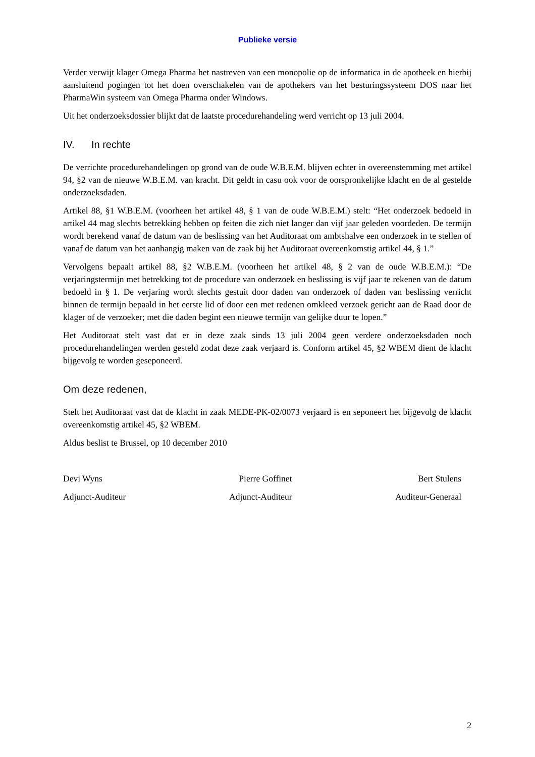Publieke versie
Verder verwijt klager Omega Pharma het nastreven van een monopolie op de informatica in de apotheek en hierbij aansluitend pogingen tot het doen overschakelen van de apothekers van het besturingssysteem DOS naar het PharmaWin systeem van Omega Pharma onder Windows.
Uit het onderzoeksdossier blijkt dat de laatste procedurehandeling werd verricht op 13 juli 2004.
IV. In rechte
De verrichte procedurehandelingen op grond van de oude W.B.E.M. blijven echter in overeenstemming met artikel 94, §2 van de nieuwe W.B.E.M. van kracht. Dit geldt in casu ook voor de oorspronkelijke klacht en de al gestelde onderzoeksdaden.
Artikel 88, §1 W.B.E.M. (voorheen het artikel 48, § 1 van de oude W.B.E.M.) stelt: “Het onderzoek bedoeld in artikel 44 mag slechts betrekking hebben op feiten die zich niet langer dan vijf jaar geleden voordeden. De termijn wordt berekend vanaf de datum van de beslissing van het Auditoraat om ambtshalve een onderzoek in te stellen of vanaf de datum van het aanhangig maken van de zaak bij het Auditoraat overeenkomstig artikel 44, § 1.”
Vervolgens bepaalt artikel 88, §2 W.B.E.M. (voorheen het artikel 48, § 2 van de oude W.B.E.M.): “De verjaringstermijn met betrekking tot de procedure van onderzoek en beslissing is vijf jaar te rekenen van de datum bedoeld in § 1. De verjaring wordt slechts gestuit door daden van onderzoek of daden van beslissing verricht binnen de termijn bepaald in het eerste lid of door een met redenen omkleed verzoek gericht aan de Raad door de klager of de verzoeker; met die daden begint een nieuwe termijn van gelijke duur te lopen.”
Het Auditoraat stelt vast dat er in deze zaak sinds 13 juli 2004 geen verdere onderzoeksdaden noch procedurehandelingen werden gesteld zodat deze zaak verjaard is. Conform artikel 45, §2 WBEM dient de klacht bijgevolg te worden geseponeerd.
Om deze redenen,
Stelt het Auditoraat vast dat de klacht in zaak MEDE-PK-02/0073 verjaard is en seponeert het bijgevolg de klacht overeenkomstig artikel 45, §2 WBEM.
Aldus beslist te Brussel, op 10 december 2010
Devi Wyns
Adjunct-Auditeur
Pierre Goffinet
Adjunct-Auditeur
Bert Stulens
Auditeur-Generaal
2